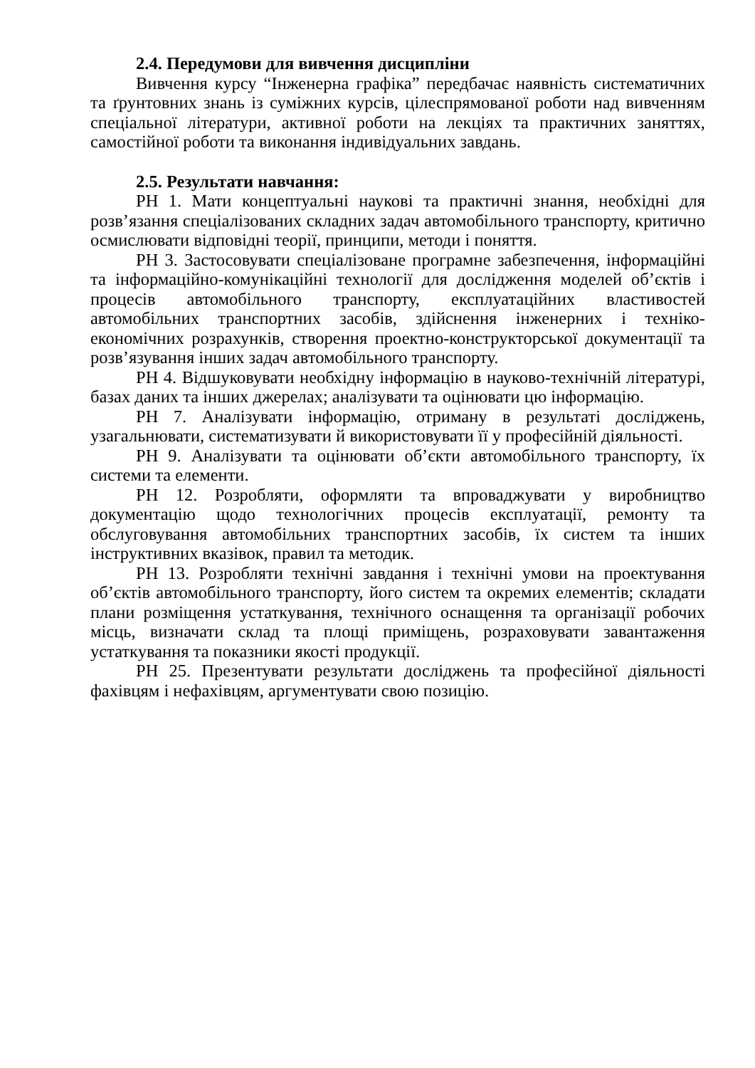2.4. Передумови для вивчення дисципліни
Вивчення курсу “Інженерна графіка” передбачає наявність систематичних та ґрунтовних знань із суміжних курсів, цілеспрямованої роботи над вивченням спеціальної літератури, активної роботи на лекціях та практичних заняттях, самостійної роботи та виконання індивідуальних завдань.
2.5. Результати навчання:
РН 1. Мати концептуальні наукові та практичні знання, необхідні для розв’язання спеціалізованих складних задач автомобільного транспорту, критично осмислювати відповідні теорії, принципи, методи і поняття.
РН 3. Застосовувати спеціалізоване програмне забезпечення, інформаційні та інформаційно-комунікаційні технології для дослідження моделей об’єктів і процесів автомобільного транспорту, експлуатаційних властивостей автомобільних транспортних засобів, здійснення інженерних і техніко-економічних розрахунків, створення проектно-конструкторської документації та розв’язування інших задач автомобільного транспорту.
РН 4. Відшуковувати необхідну інформацію в науково-технічній літературі, базах даних та інших джерелах; аналізувати та оцінювати цю інформацію.
РН 7. Аналізувати інформацію, отриману в результаті досліджень, узагальнювати, систематизувати й використовувати її у професійній діяльності.
РН 9. Аналізувати та оцінювати об’єкти автомобільного транспорту, їх системи та елементи.
РН 12. Розробляти, оформляти та впроваджувати у виробництво документацію щодо технологічних процесів експлуатації, ремонту та обслуговування автомобільних транспортних засобів, їх систем та інших інструктивних вказівок, правил та методик.
РН 13. Розробляти технічні завдання і технічні умови на проектування об’єктів автомобільного транспорту, його систем та окремих елементів; складати плани розміщення устаткування, технічного оснащення та організації робочих місць, визначати склад та площі приміщень, розраховувати завантаження устаткування та показники якості продукції.
РН 25. Презентувати результати досліджень та професійної діяльності фахівцям і нефахівцям, аргументувати свою позицію.